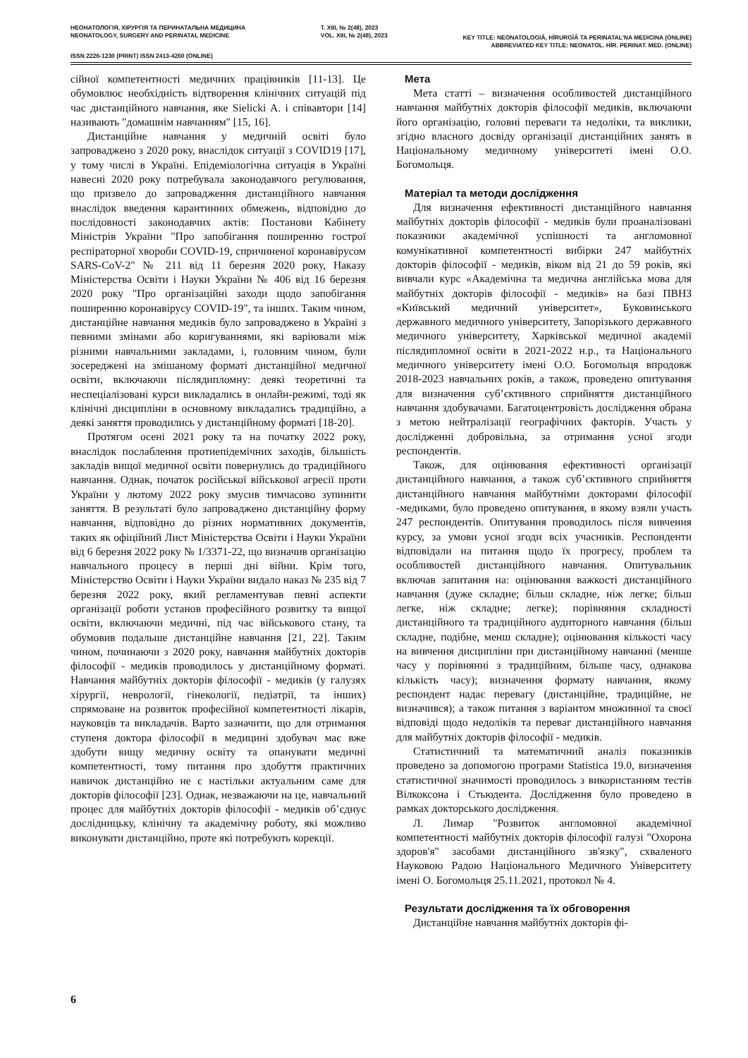НЕОНАТОЛОГІЯ, ХІРУРГІЯ ТА ПЕРИНАТАЛЬНА МЕДИЦИНА
NEONATOLOGY, SURGERY AND PERINATAL MEDICINE
Т. XIII, № 2(48), 2023
VOL. XIII, № 2(48), 2023
KEY TITLE: NEONATOLOGIÂ, HÌRURGÌÂ TA PERINATAL'NA MEDICINA (ONLINE)
ABBREVIATED KEY TITLE: NEONATOL. HÌR. PERINAT. MED. (ONLINE)
ISSN 2226-1230 (PRINT) ISSN 2413-4260 (ONLINE)
сійної компетентності медичних працівників [11-13]. Це обумовлює необхідність відтворення клінічних ситуацій під час дистанційного навчання, яке Sielicki A. і співавтори [14] називають "домашнім навчанням" [15, 16].
Дистанційне навчання у медичній освіті було запроваджено з 2020 року, внаслідок ситуації з COVID19 [17], у тому числі в Україні. Епідеміологічна ситуація в Україні навесні 2020 року потребувала законодавчого регулювання, що призвело до запровадження дистанційного навчання внаслідок введення карантинних обмежень, відповідно до послідовності законодавчих актів: Постанови Кабінету Міністрів України "Про запобігання поширенню гострої респіраторної хвороби COVID-19, спричиненої коронавірусом SARS-CoV-2" № 211 від 11 березня 2020 року, Наказу Міністерства Освіти і Науки України № 406 від 16 березня 2020 року "Про організаційні заходи щодо запобігання поширенню коронавірусу COVID-19", та інших. Таким чином, дистанційне навчання медиків було запроваджено в Україні з певними змінами або коригуваннями, які варіювали між різними навчальними закладами, і, головним чином, були зосереджені на змішаному форматі дистанційної медичної освіти, включаючи післядипломну: деякі теоретичні та неспеціалізовані курси викладались в онлайн-режимі, тоді як клінічні дисципліни в основному викладались традиційно, а деякі заняття проводились у дистанційному форматі [18-20].
Протягом осені 2021 року та на початку 2022 року, внаслідок послаблення протиепідемічних заходів, більшість закладів вищої медичної освіти повернулись до традиційного навчання. Однак, початок російської військової агресії проти України у лютому 2022 року змусив тимчасово зупинити заняття. В результаті було запроваджено дистанційну форму навчання, відповідно до різних нормативних документів, таких як офіційний Лист Міністерства Освіти і Науки України від 6 березня 2022 року № 1/3371-22, що визначив організацію навчального процесу в перші дні війни. Крім того, Міністерство Освіти і Науки України видало наказ № 235 від 7 березня 2022 року, який регламентував певні аспекти організації роботи установ професійного розвитку та вищої освіти, включаючи медичні, під час військового стану, та обумовив подальше дистанційне навчання [21, 22]. Таким чином, починаючи з 2020 року, навчання майбутніх докторів філософії - медиків проводилось у дистанційному форматі. Навчання майбутніх докторів філософії - медиків (у галузях хірургії, неврології, гінекології, педіатрії, та інших) спрямоване на розвиток професійної компетентності лікарів, науковців та викладачів. Варто зазначити, що для отримання ступеня доктора філософії в медицині здобувач має вже здобути вищу медичну освіту та опанувати медичні компетентності, тому питання про здобуття практичних навичок дистанційно не є настільки актуальним саме для докторів філософії [23]. Однак, незважаючи на це, навчальний процес для майбутніх докторів філософії - медиків об’єднує дослідницьку, клінічну та академічну роботу, які можливо виконувати дистанційно, проте які потребують корекції.
Мета
Мета статті – визначення особливостей дистанційного навчання майбутніх докторів філософії медиків, включаючи його організацію, головні переваги та недоліки, та виклики, згідно власного досвіду організації дистанційних занять в Національному медичному університеті імені О.О. Богомольця.
Матеріал та методи дослідження
Для визначення ефективності дистанційного навчання майбутніх докторів філософії - медиків були проаналізовані показники академічної успішності та англомовної комунікативної компетентності вибірки 247 майбутніх докторів філософії - медиків, віком від 21 до 59 років, які вивчали курс «Академічна та медична англійська мова для майбутніх докторів філософії - медиків» на базі ПВНЗ «Київський медичний університет», Буковинського державного медичного університету, Запорізького державного медичного університету, Харківської медичної академії післядипломної освіти в 2021-2022 н.р., та Національного медичного університету імені О.О. Богомольця впродовж 2018-2023 навчальних років, а також, проведено опитування для визначення суб’єктивного сприйняття дистанційного навчання здобувачами. Багатоцентровість дослідження обрана з метою нейтралізації географічних факторів. Участь у дослідженні добровільна, за отримання усної згоди респондентів.
Також, для оцінювання ефективності організації дистанційного навчання, а також суб’єктивного сприйняття дистанційного навчання майбутніми докторами філософії -медиками, було проведено опитування, в якому взяли участь 247 респондентів. Опитування проводилось після вивчення курсу, за умови усної згоди всіх учасників. Респонденти відповідали на питання щодо їх прогресу, проблем та особливостей дистанційного навчання. Опитувальник включав запитання на: оцінювання важкості дистанційного навчання (дуже складне; більш складне, ніж легке; більш легке, ніж складне; легке); порівняння складності дистанційного та традиційного аудиторного навчання (більш складне, подібне, менш складне); оцінювання кількості часу на вивчення дисципліни при дистанційному навчанні (менше часу у порівнянні з традиційним, більше часу, однакова кількість часу); визначення формату навчання, якому респондент надає перевагу (дистанційне, традиційне, не визначився); а також питання з варіантом множинної та своєї відповіді щодо недоліків та переваг дистанційного навчання для майбутніх докторів філософії - медиків.
Статистичний та математичний аналіз показників проведено за допомогою програми Statistica 19.0, визначення статистичної значимості проводилось з використанням тестів Вілкоксона і Стьюдента. Дослідження було проведено в рамках докторського дослідження.
Л. Лимар "Розвиток англомовної академічної компетентності майбутніх докторів філософії галузі "Охорона здоров'я" засобами дистанційного зв'язку", схваленого Науковою Радою Національного Медичного Університету імені О. Богомольця 25.11.2021, протокол № 4.
Результати дослідження та їх обговорення
Дистанційне навчання майбутніх докторів фі-
6